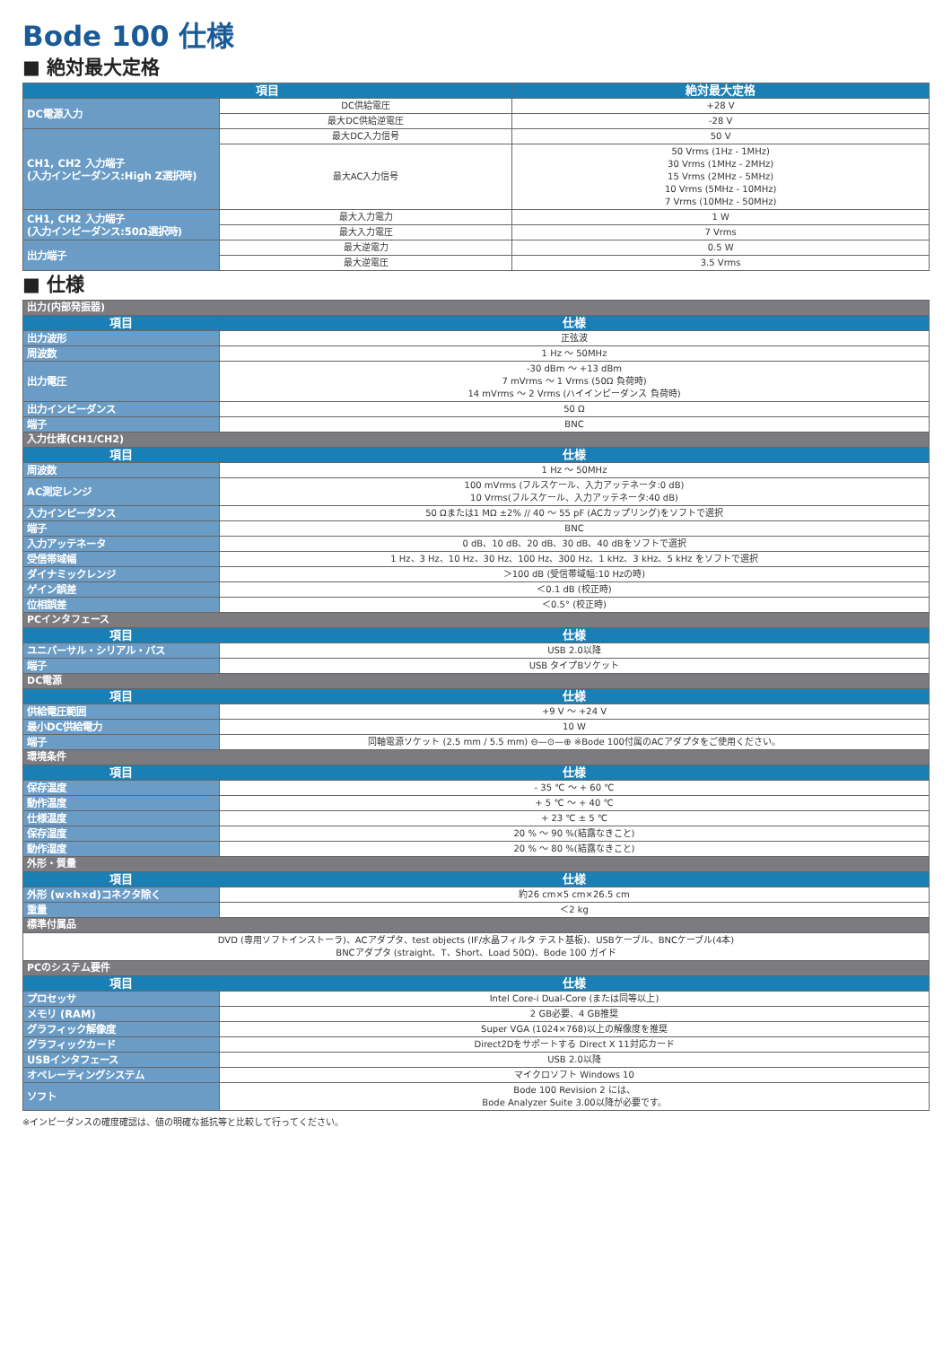Bode 100 仕様
■ 絶対最大定格
| 項目 | | 絶対最大定格 |
| --- | --- | --- |
| DC電源入力 | DC供給電圧 | +28 V |
| | 最大DC供給逆電圧 | -28 V |
| CH1, CH2 入力端子 (入力インピーダンス:High Z選択時) | 最大DC入力信号 | 50 V |
| | 最大AC入力信号 | 50 Vrms (1Hz - 1MHz) 30 Vrms (1MHz - 2MHz) 15 Vrms (2MHz - 5MHz) 10 Vrms (5MHz - 10MHz) 7 Vrms (10MHz - 50MHz) |
| CH1, CH2 入力端子 (入力インピーダンス:50Ω選択時) | 最大入力電力 | 1 W |
| | 最大入力電圧 | 7 Vrms |
| 出力端子 | 最大逆電力 | 0.5 W |
| | 最大逆電圧 | 3.5 Vrms |
■ 仕様
| 出力(内部発振器) | |
| 項目 | 仕様 |
| 出力波形 | 正弦波 |
| 周波数 | 1 Hz 〜 50MHz |
| 出力電圧 | -30 dBm 〜 +13 dBm 7 mVrms 〜 1 Vrms (50Ω 負荷時) 14 mVrms 〜 2 Vrms (ハイインピーダンス 負荷時) |
| 出力インピーダンス | 50 Ω |
| 端子 | BNC |
| 入力仕様(CH1/CH2) | |
| 項目 | 仕様 |
| 周波数 | 1 Hz 〜 50MHz |
| AC測定レンジ | 100 mVrms (フルスケール、入力アッテネータ:0 dB) 10 Vrms(フルスケール、入力アッテネータ:40 dB) |
| 入力インピーダンス | 50 Ωまたは1 MΩ ±2% // 40 〜 55 pF (ACカップリング)をソフトで選択 |
| 端子 | BNC |
| 入力アッテネータ | 0 dB、10 dB、20 dB、30 dB、40 dBをソフトで選択 |
| 受信帯域幅 | 1 Hz、3 Hz、10 Hz、30 Hz、100 Hz、300 Hz、1 kHz、3 kHz、5 kHz をソフトで選択 |
| ダイナミックレンジ | ＞100 dB (受信帯域幅:10 Hzの時) |
| ゲイン誤差 | ＜0.1 dB (校正時) |
| 位相誤差 | ＜0.5° (校正時) |
| PCインタフェース | |
| 項目 | 仕様 |
| ユニバーサル・シリアル・バス | USB 2.0以降 |
| 端子 | USB タイプBソケット |
| DC電源 | |
| 項目 | 仕様 |
| 供給電圧範囲 | +9 V 〜 +24 V |
| 最小DC供給電力 | 10 W |
| 端子 | 同軸電源ソケット (2.5 mm / 5.5 mm) ⊖—⊙—⊕ ※Bode 100付属のACアダプタをご使用ください。 |
| 環境条件 | |
| 項目 | 仕様 |
| 保存温度 | - 35 ℃ 〜 + 60 ℃ |
| 動作温度 | + 5 ℃ 〜 + 40 ℃ |
| 仕様温度 | + 23 ℃ ± 5 ℃ |
| 保存湿度 | 20 % 〜 90 %(結露なきこと) |
| 動作湿度 | 20 % 〜 80 %(結露なきこと) |
| 外形・質量 | |
| 項目 | 仕様 |
| 外形 (w×h×d)コネクタ除く | 約26 cm×5 cm×26.5 cm |
| 重量 | ＜2 kg |
| 標準付属品 | |
| DVD (専用ソフトインストーラ)、ACアダプタ、test objects (IF/水晶フィルタ テスト基板)、USBケーブル、BNCケーブル(4本) BNCアダプタ (straight、T、Short、Load 50Ω)、Bode 100 ガイド | |
| PCのシステム要件 | |
| 項目 | 仕様 |
| プロセッサ | Intel Core-i Dual-Core (または同等以上) |
| メモリ (RAM) | 2 GB必要、4 GB推奨 |
| グラフィック解像度 | Super VGA (1024×768)以上の解像度を推奨 |
| グラフィックカード | Direct2Dをサポートする Direct X 11対応カード |
| USBインタフェース | USB 2.0以降 |
| オペレーティングシステム | マイクロソフト Windows 10 |
| ソフト | Bode 100 Revision 2 には、 Bode Analyzer Suite 3.00以降が必要です。 |
※インピーダンスの確度確認は、値の明確な抵抗等と比較して行ってください。